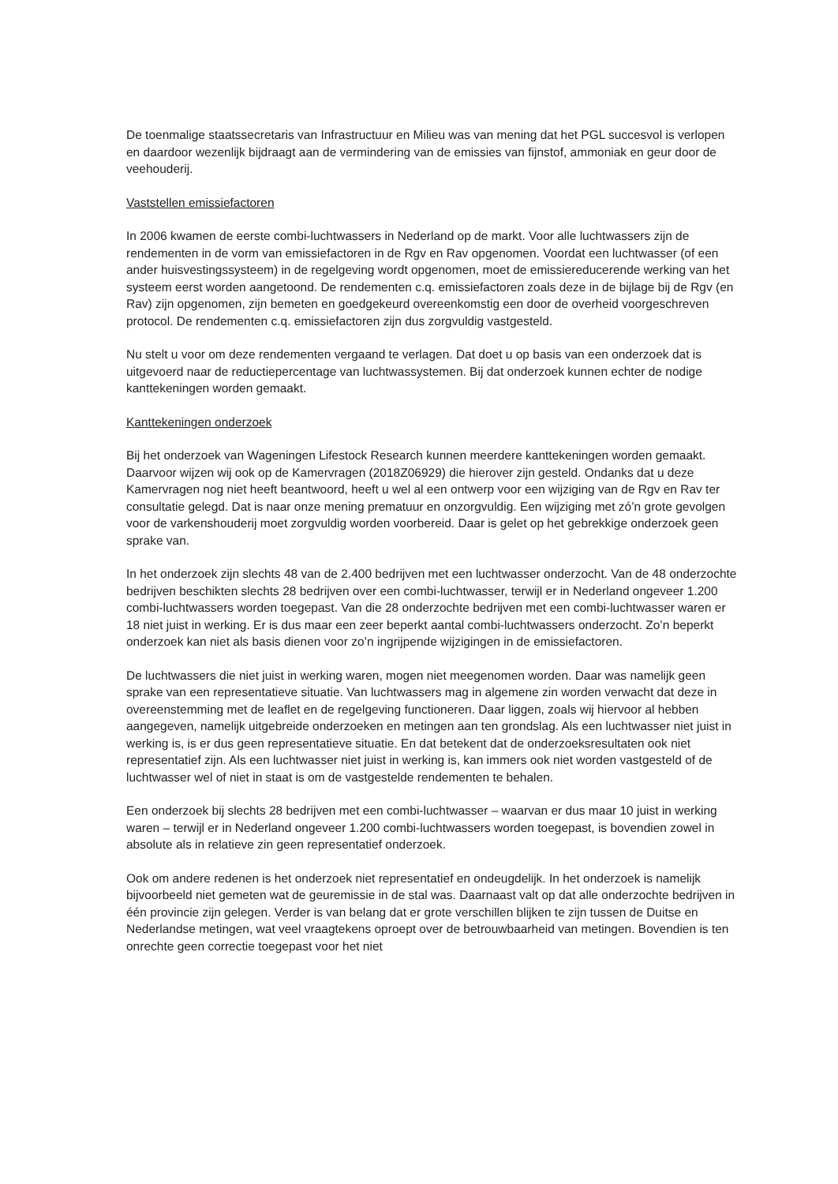De toenmalige staatssecretaris van Infrastructuur en Milieu was van mening dat het PGL succesvol is verlopen en daardoor wezenlijk bijdraagt aan de vermindering van de emissies van fijnstof, ammoniak en geur door de veehouderij.
Vaststellen emissiefactoren
In 2006 kwamen de eerste combi-luchtwassers in Nederland op de markt. Voor alle luchtwassers zijn de rendementen in de vorm van emissiefactoren in de Rgv en Rav opgenomen. Voordat een luchtwasser (of een ander huisvestingssysteem) in de regelgeving wordt opgenomen, moet de emissiereducerende werking van het systeem eerst worden aangetoond. De rendementen c.q. emissiefactoren zoals deze in de bijlage bij de Rgv (en Rav) zijn opgenomen, zijn bemeten en goedgekeurd overeenkomstig een door de overheid voorgeschreven protocol. De rendementen c.q. emissiefactoren zijn dus zorgvuldig vastgesteld.
Nu stelt u voor om deze rendementen vergaand te verlagen. Dat doet u op basis van een onderzoek dat is uitgevoerd naar de reductiepercentage van luchtwassystemen. Bij dat onderzoek kunnen echter de nodige kanttekeningen worden gemaakt.
Kanttekeningen onderzoek
Bij het onderzoek van Wageningen Lifestock Research kunnen meerdere kanttekeningen worden gemaakt. Daarvoor wijzen wij ook op de Kamervragen (2018Z06929) die hierover zijn gesteld. Ondanks dat u deze Kamervragen nog niet heeft beantwoord, heeft u wel al een ontwerp voor een wijziging van de Rgv en Rav ter consultatie gelegd. Dat is naar onze mening prematuur en onzorgvuldig. Een wijziging met zó’n grote gevolgen voor de varkenshouderij moet zorgvuldig worden voorbereid. Daar is gelet op het gebrekkige onderzoek geen sprake van.
In het onderzoek zijn slechts 48 van de 2.400 bedrijven met een luchtwasser onderzocht. Van de 48 onderzochte bedrijven beschikten slechts 28 bedrijven over een combi-luchtwasser, terwijl er in Nederland ongeveer 1.200 combi-luchtwassers worden toegepast. Van die 28 onderzochte bedrijven met een combi-luchtwasser waren er 18 niet juist in werking. Er is dus maar een zeer beperkt aantal combi-luchtwassers onderzocht. Zo’n beperkt onderzoek kan niet als basis dienen voor zo’n ingrijpende wijzigingen in de emissiefactoren.
De luchtwassers die niet juist in werking waren, mogen niet meegenomen worden. Daar was namelijk geen sprake van een representatieve situatie. Van luchtwassers mag in algemene zin worden verwacht dat deze in overeenstemming met de leaflet en de regelgeving functioneren. Daar liggen, zoals wij hiervoor al hebben aangegeven, namelijk uitgebreide onderzoeken en metingen aan ten grondslag. Als een luchtwasser niet juist in werking is, is er dus geen representatieve situatie. En dat betekent dat de onderzoeksresultaten ook niet representatief zijn. Als een luchtwasser niet juist in werking is, kan immers ook niet worden vastgesteld of de luchtwasser wel of niet in staat is om de vastgestelde rendementen te behalen.
Een onderzoek bij slechts 28 bedrijven met een combi-luchtwasser – waarvan er dus maar 10 juist in werking waren – terwijl er in Nederland ongeveer 1.200 combi-luchtwassers worden toegepast, is bovendien zowel in absolute als in relatieve zin geen representatief onderzoek.
Ook om andere redenen is het onderzoek niet representatief en ondeugdelijk. In het onderzoek is namelijk bijvoorbeeld niet gemeten wat de geuremissie in de stal was. Daarnaast valt op dat alle onderzochte bedrijven in één provincie zijn gelegen. Verder is van belang dat er grote verschillen blijken te zijn tussen de Duitse en Nederlandse metingen, wat veel vraagtekens oproept over de betrouwbaarheid van metingen. Bovendien is ten onrechte geen correctie toegepast voor het niet